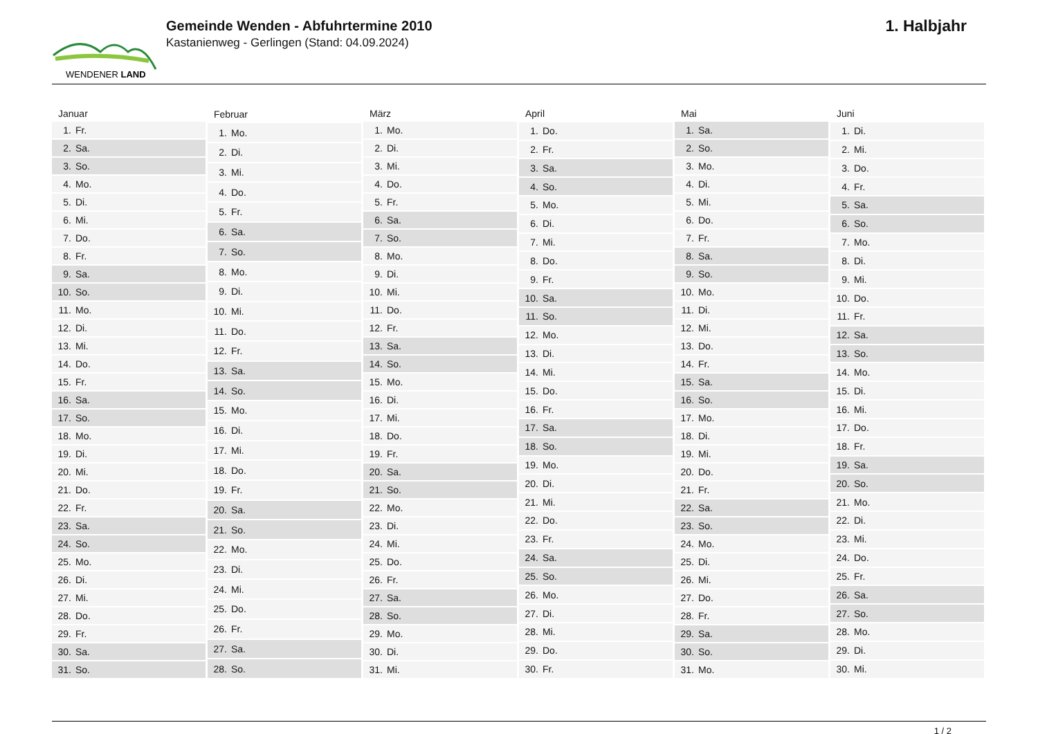WENDENER LAND
Gemeinde Wenden - Abfuhrtermine 2010
Kastanienweg - Gerlingen (Stand: 04.09.2024)
1. Halbjahr
| Januar | |
| --- | --- |
| 1. | Fr. |
| 2. | Sa. |
| 3. | So. |
| 4. | Mo. |
| 5. | Di. |
| 6. | Mi. |
| 7. | Do. |
| 8. | Fr. |
| 9. | Sa. |
| 10. | So. |
| 11. | Mo. |
| 12. | Di. |
| 13. | Mi. |
| 14. | Do. |
| 15. | Fr. |
| 16. | Sa. |
| 17. | So. |
| 18. | Mo. |
| 19. | Di. |
| 20. | Mi. |
| 21. | Do. |
| 22. | Fr. |
| 23. | Sa. |
| 24. | So. |
| 25. | Mo. |
| 26. | Di. |
| 27. | Mi. |
| 28. | Do. |
| 29. | Fr. |
| 30. | Sa. |
| 31. | So. |
| Februar | |
| --- | --- |
| 1. | Mo. |
| 2. | Di. |
| 3. | Mi. |
| 4. | Do. |
| 5. | Fr. |
| 6. | Sa. |
| 7. | So. |
| 8. | Mo. |
| 9. | Di. |
| 10. | Mi. |
| 11. | Do. |
| 12. | Fr. |
| 13. | Sa. |
| 14. | So. |
| 15. | Mo. |
| 16. | Di. |
| 17. | Mi. |
| 18. | Do. |
| 19. | Fr. |
| 20. | Sa. |
| 21. | So. |
| 22. | Mo. |
| 23. | Di. |
| 24. | Mi. |
| 25. | Do. |
| 26. | Fr. |
| 27. | Sa. |
| 28. | So. |
| März | |
| --- | --- |
| 1. | Mo. |
| 2. | Di. |
| 3. | Mi. |
| 4. | Do. |
| 5. | Fr. |
| 6. | Sa. |
| 7. | So. |
| 8. | Mo. |
| 9. | Di. |
| 10. | Mi. |
| 11. | Do. |
| 12. | Fr. |
| 13. | Sa. |
| 14. | So. |
| 15. | Mo. |
| 16. | Di. |
| 17. | Mi. |
| 18. | Do. |
| 19. | Fr. |
| 20. | Sa. |
| 21. | So. |
| 22. | Mo. |
| 23. | Di. |
| 24. | Mi. |
| 25. | Do. |
| 26. | Fr. |
| 27. | Sa. |
| 28. | So. |
| 29. | Mo. |
| 30. | Di. |
| 31. | Mi. |
| April | |
| --- | --- |
| 1. | Do. |
| 2. | Fr. |
| 3. | Sa. |
| 4. | So. |
| 5. | Mo. |
| 6. | Di. |
| 7. | Mi. |
| 8. | Do. |
| 9. | Fr. |
| 10. | Sa. |
| 11. | So. |
| 12. | Mo. |
| 13. | Di. |
| 14. | Mi. |
| 15. | Do. |
| 16. | Fr. |
| 17. | Sa. |
| 18. | So. |
| 19. | Mo. |
| 20. | Di. |
| 21. | Mi. |
| 22. | Do. |
| 23. | Fr. |
| 24. | Sa. |
| 25. | So. |
| 26. | Mo. |
| 27. | Di. |
| 28. | Mi. |
| 29. | Do. |
| 30. | Fr. |
| Mai | |
| --- | --- |
| 1. | Sa. |
| 2. | So. |
| 3. | Mo. |
| 4. | Di. |
| 5. | Mi. |
| 6. | Do. |
| 7. | Fr. |
| 8. | Sa. |
| 9. | So. |
| 10. | Mo. |
| 11. | Di. |
| 12. | Mi. |
| 13. | Do. |
| 14. | Fr. |
| 15. | Sa. |
| 16. | So. |
| 17. | Mo. |
| 18. | Di. |
| 19. | Mi. |
| 20. | Do. |
| 21. | Fr. |
| 22. | Sa. |
| 23. | So. |
| 24. | Mo. |
| 25. | Di. |
| 26. | Mi. |
| 27. | Do. |
| 28. | Fr. |
| 29. | Sa. |
| 30. | So. |
| 31. | Mo. |
| Juni | |
| --- | --- |
| 1. | Di. |
| 2. | Mi. |
| 3. | Do. |
| 4. | Fr. |
| 5. | Sa. |
| 6. | So. |
| 7. | Mo. |
| 8. | Di. |
| 9. | Mi. |
| 10. | Do. |
| 11. | Fr. |
| 12. | Sa. |
| 13. | So. |
| 14. | Mo. |
| 15. | Di. |
| 16. | Mi. |
| 17. | Do. |
| 18. | Fr. |
| 19. | Sa. |
| 20. | So. |
| 21. | Mo. |
| 22. | Di. |
| 23. | Mi. |
| 24. | Do. |
| 25. | Fr. |
| 26. | Sa. |
| 27. | So. |
| 28. | Mo. |
| 29. | Di. |
| 30. | Mi. |
1 / 2